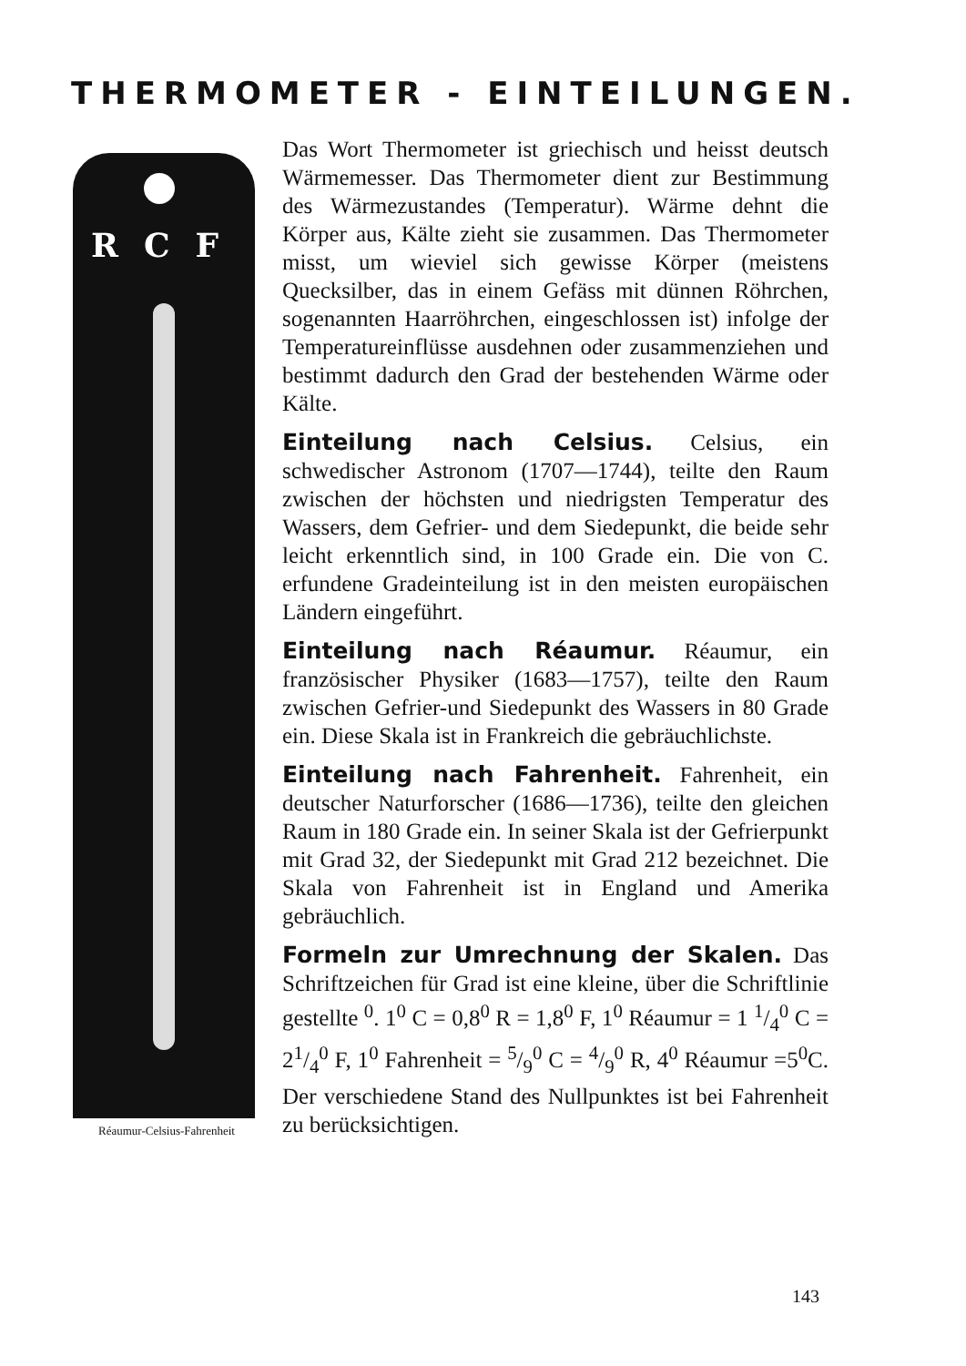THERMOMETER - EINTEILUNGEN.
RCF
Réaumur-Celsius-Fahrenheit
Das Wort Thermometer ist griechisch und heisst deutsch Wärmemesser. Das Thermometer dient zur Bestimmung des Wärmezustandes (Temperatur). Wärme dehnt die Körper aus, Kälte zieht sie zusammen. Das Thermometer misst, um wieviel sich gewisse Körper (meistens Quecksilber, das in einem Gefäss mit dünnen Röhrchen, sogenannten Haarröhrchen, eingeschlossen ist) infolge der Temperatureinflüsse ausdehnen oder zusammenziehen und bestimmt dadurch den Grad der bestehenden Wärme oder Kälte.
Einteilung nach Celsius. Celsius, ein schwedischer Astronom (1707—1744), teilte den Raum zwischen der höchsten und niedrigsten Temperatur des Wassers, dem Gefrier- und dem Siedepunkt, die beide sehr leicht erkenntlich sind, in 100 Grade ein. Die von C. erfundene Gradeinteilung ist in den meisten europäischen Ländern eingeführt.
Einteilung nach Réaumur. Réaumur, ein französischer Physiker (1683—1757), teilte den Raum zwischen Gefrier-und Siedepunkt des Wassers in 80 Grade ein. Diese Skala ist in Frankreich die gebräuchlichste.
Einteilung nach Fahrenheit. Fahrenheit, ein deutscher Naturforscher (1686—1736), teilte den gleichen Raum in 180 Grade ein. In seiner Skala ist der Gefrierpunkt mit Grad 32, der Siedepunkt mit Grad 212 bezeichnet. Die Skala von Fahrenheit ist in England und Amerika gebräuchlich.
Formeln zur Umrechnung der Skalen. Das Schriftzeichen für Grad ist eine kleine, über die Schriftlinie gestellte <sup>0</sup>. 1<sup>0</sup> C = 0,8<sup>0</sup> R = 1,8<sup>0</sup> F, 1<sup>0</sup> Réaumur = 1 1/4<sup>0</sup> C = 21/4<sup>0</sup> F, 1<sup>0</sup> Fahrenheit = 5/9<sup>0</sup> C = 4/9<sup>0</sup> R, 4<sup>0</sup> Réaumur =5<sup>0</sup>C. Der verschiedene Stand des Nullpunktes ist bei Fahrenheit zu berücksichtigen.
143